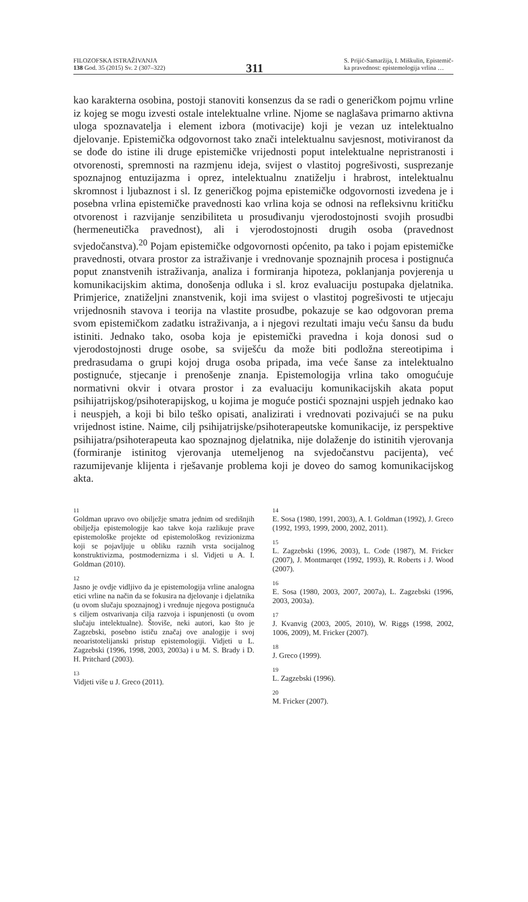FILOZOFSKA ISTRAŽIVANJA
138 God. 35 (2015) Sv. 2 (307–322)
311
S. Prijić-Samaržija, I. Miškulin, Epistemič-
ka pravednost: epistemologija vrlina …
kao karakterna osobina, postoji stanoviti konsenzus da se radi o generičkom pojmu vrline iz kojeg se mogu izvesti ostale intelektualne vrline. Njome se naglašava primarno aktivna uloga spoznavatelja i element izbora (motivacije) koji je vezan uz intelektualno djelovanje. Epistemička odgovornost tako znači intelektualnu savjesnost, motiviranost da se dođe do istine ili druge epistemičke vrijednosti poput intelektualne nepristranosti i otvorenosti, spremnosti na razmjenu ideja, svijest o vlastitoj pogrešivosti, susprezanje spoznajnog entuzijazma i oprez, intelektualnu znatiželju i hrabrost, intelektualnu skromnost i ljubaznost i sl. Iz generičkog pojma epistemičke odgovornosti izvedena je i posebna vrlina epistemičke pravednosti kao vrlina koja se odnosi na refleksivnu kritičku otvorenost i razvijanje senzibiliteta u prosuđivanju vjerodostojnosti svojih prosudbi (hermeneutička pravednost), ali i vjerodostojnosti drugih osoba (pravednost svjedočanstva).<sup>20</sup> Pojam epistemičke odgovornosti općenito, pa tako i pojam epistemičke pravednosti, otvara prostor za istraživanje i vrednovanje spoznajnih procesa i postignuća poput znanstvenih istraživanja, analiza i formiranja hipoteza, poklanjanja povjerenja u komunikacijskim aktima, donošenja odluka i sl. kroz evaluaciju postupaka djelatnika. Primjerice, znatiželjni znanstvenik, koji ima svijest o vlastitoj pogrešivosti te utjecaju vrijednosnih stavova i teorija na vlastite prosudbe, pokazuje se kao odgovoran prema svom epistemičkom zadatku istraživanja, a i njegovi rezultati imaju veću šansu da budu istiniti. Jednako tako, osoba koja je epistemički pravedna i koja donosi sud o vjerodostojnosti druge osobe, sa sviješću da može biti podložna stereotipima i predrasudama o grupi kojoj druga osoba pripada, ima veće šanse za intelektualno postignuće, stjecanje i prenošenje znanja. Epistemologija vrlina tako omogućuje normativni okvir i otvara prostor i za evaluaciju komunikacijskih akata poput psihijatrijskog/psihoterapijskog, u kojima je moguće postići spoznajni uspjeh jednako kao i neuspjeh, a koji bi bilo teško opisati, analizirati i vrednovati pozivajući se na puku vrijednost istine. Naime, cilj psihijatrijske/psihoterapeutske komunikacije, iz perspektive psihijatra/psihoterapeuta kao spoznajnog djelatnika, nije dolaženje do istinitih vjerovanja (formiranje istinitog vjerovanja utemeljenog na svjedočanstvu pacijenta), već razumijevanje klijenta i rješavanje problema koji je doveo do samog komunikacijskog akta.
11
Goldman upravo ovo obilježje smatra jednim od središnjih obilježja epistemologije kao takve koja razlikuje prave epistemološke projekte od epistemološkog revizionizma koji se pojavljuje u obliku raznih vrsta socijalnog konstruktivizma, postmodernizma i sl. Vidjeti u A. I. Goldman (2010).
12
Jasno je ovdje vidljivo da je epistemologija vrline analogna etici vrline na način da se fokusira na djelovanje i djelatnika (u ovom slučaju spoznajnog) i vrednuje njegova postignuća s ciljem ostvarivanja cilja razvoja i ispunjenosti (u ovom slučaju intelektualne). Štoviše, neki autori, kao što je Zagzebski, posebno ističu značaj ove analogije i svoj neoaristotelijanski pristup epistemologiji. Vidjeti u L. Zagzebski (1996, 1998, 2003, 2003a) i u M. S. Brady i D. H. Pritchard (2003).
13
Vidjeti više u J. Greco (2011).
14
E. Sosa (1980, 1991, 2003), A. I. Goldman (1992), J. Greco (1992, 1993, 1999, 2000, 2002, 2011).
15
L. Zagzebski (1996, 2003), L. Code (1987), M. Fricker (2007), J. Montmarqet (1992, 1993), R. Roberts i J. Wood (2007).
16
E. Sosa (1980, 2003, 2007, 2007a), L. Zagzebski (1996, 2003, 2003a).
17
J. Kvanvig (2003, 2005, 2010), W. Riggs (1998, 2002, 1006, 2009), M. Fricker (2007).
18
J. Greco (1999).
19
L. Zagzebski (1996).
20
M. Fricker (2007).